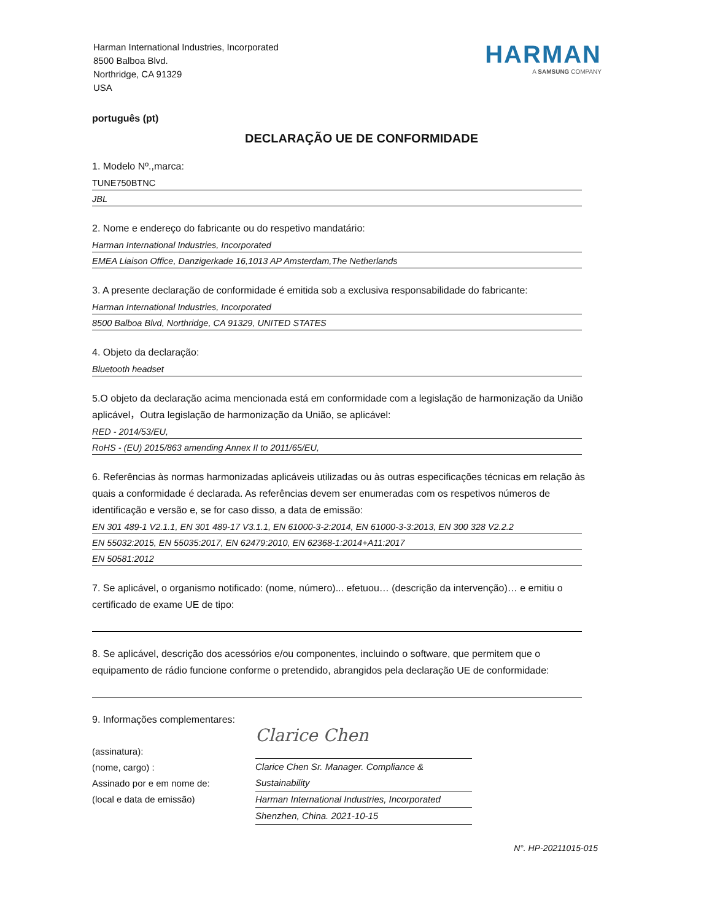Harman International Industries, Incorporated
8500 Balboa Blvd.
Northridge, CA 91329
USA
HARMAN
A SAMSUNG COMPANY
português (pt)
DECLARAÇÃO UE DE CONFORMIDADE
1. Modelo Nº.,marca:
TUNE750BTNC
JBL
2. Nome e endereço do fabricante ou do respetivo mandatário:
Harman International Industries, Incorporated
EMEA Liaison Office, Danzigerkade 16,1013 AP Amsterdam,The Netherlands
3. A presente declaração de conformidade é emitida sob a exclusiva responsabilidade do fabricante:
Harman International Industries, Incorporated
8500 Balboa Blvd, Northridge, CA 91329, UNITED STATES
4. Objeto da declaração:
Bluetooth headset
5.O objeto da declaração acima mencionada está em conformidade com a legislação de harmonização da União aplicável，Outra legislação de harmonização da União, se aplicável:
RED - 2014/53/EU,
RoHS - (EU) 2015/863 amending Annex II to 2011/65/EU,
6. Referências às normas harmonizadas aplicáveis utilizadas ou às outras especificações técnicas em relação às quais a conformidade é declarada. As referências devem ser enumeradas com os respetivos números de identificação e versão e, se for caso disso, a data de emissão:
EN 301 489-1 V2.1.1, EN 301 489-17 V3.1.1, EN 61000-3-2:2014, EN 61000-3-3:2013, EN 300 328 V2.2.2
EN 55032:2015, EN 55035:2017, EN 62479:2010, EN 62368-1:2014+A11:2017
EN 50581:2012
7. Se aplicável, o organismo notificado: (nome, número)... efetuou… (descrição da intervenção)… e emitiu o certificado de exame UE de tipo:
8. Se aplicável, descrição dos acessórios e/ou componentes, incluindo o software, que permitem que o equipamento de rádio funcione conforme o pretendido, abrangidos pela declaração UE de conformidade:
9. Informações complementares:
(assinatura):
(nome, cargo) :
Assinado por e em nome de:
(local e data de emissão)
Clarice Chen
Clarice Chen Sr. Manager. Compliance & Sustainability
Harman International Industries, Incorporated
Shenzhen, China. 2021-10-15
N°. HP-20211015-015